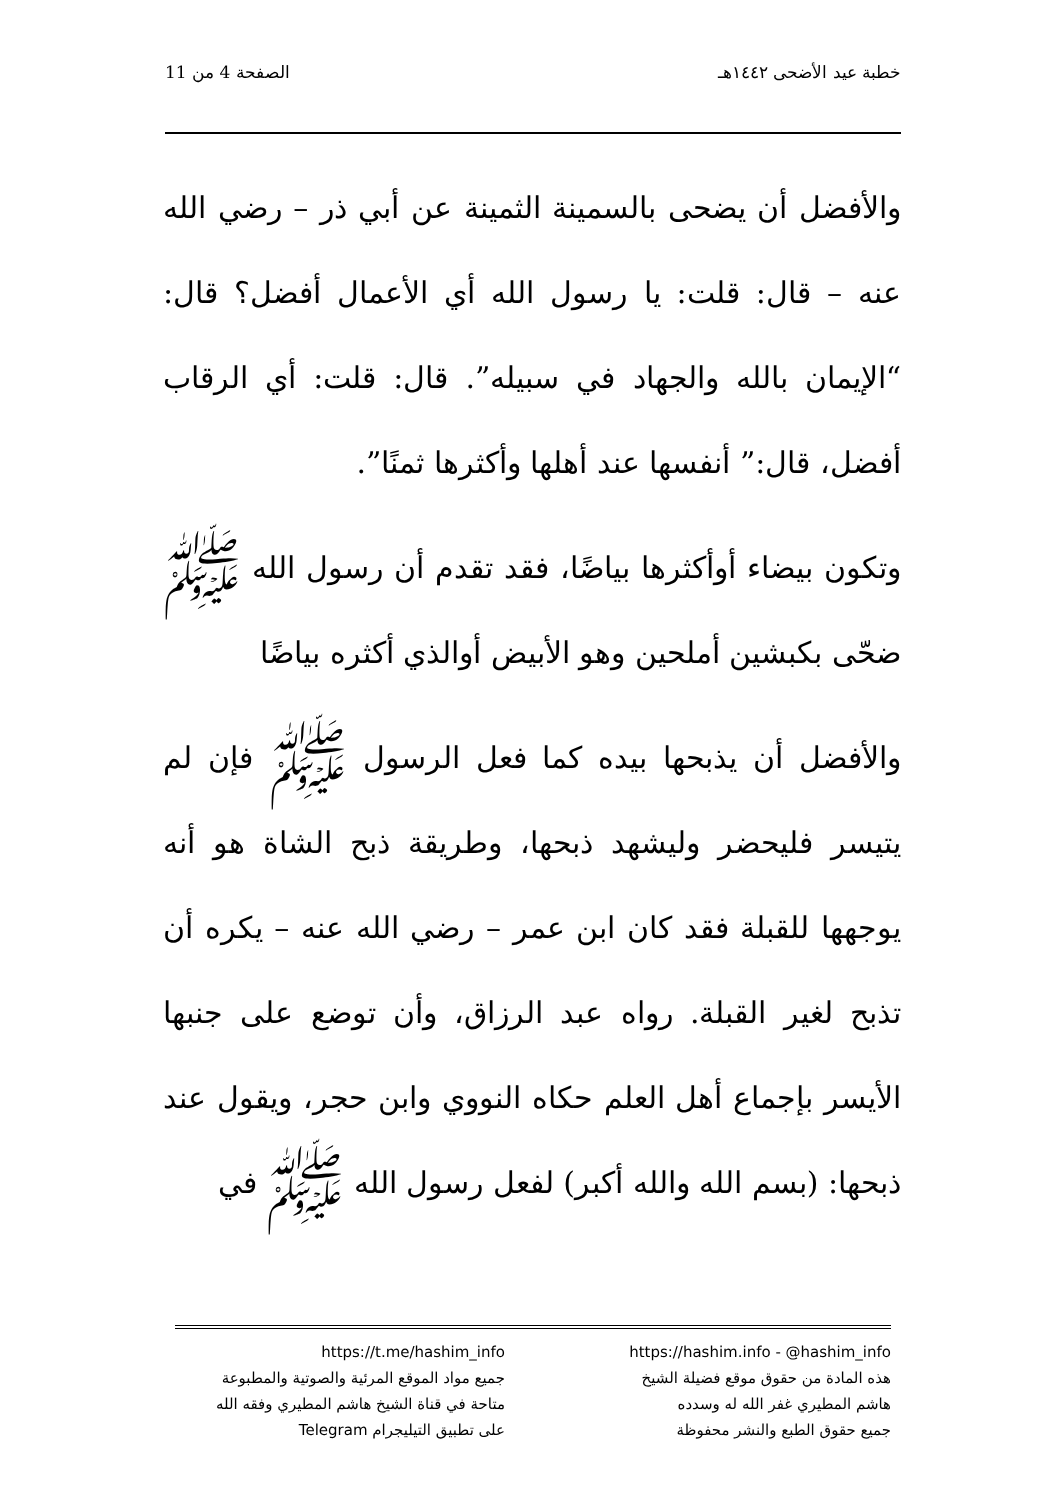خطبة عيد الأضحى ١٤٤٢هـ الصفحة 4 من 11
والأفضل أن يضحى بالسمينة الثمينة عن أبي ذر – رضي الله عنه – قال: قلت: يا رسول الله أي الأعمال أفضل؟ قال: “الإيمان بالله والجهاد في سبيله”. قال: قلت: أي الرقاب أفضل، قال:” أنفسها عند أهلها وأكثرها ثمنًا”.
وتكون بيضاء أوأكثرها بياضًا، فقد تقدم أن رسول الله ﷺ ضحّى بكبشين أملحين وهو الأبيض أوالذي أكثره بياضًا
والأفضل أن يذبحها بيده كما فعل الرسول ﷺ فإن لم يتيسر فليحضر وليشهد ذبحها، وطريقة ذبح الشاة هو أنه يوجهها للقبلة فقد كان ابن عمر – رضي الله عنه – يكره أن تذبح لغير القبلة. رواه عبد الرزاق، وأن توضع على جنبها الأيسر بإجماع أهل العلم حكاه النووي وابن حجر، ويقول عند ذبحها: (بسم الله والله أكبر) لفعل رسول الله ﷺ في
https://hashim.info - @hashim_info
هذه المادة من حقوق موقع فضيلة الشيخ
هاشم المطيري غفر الله له وسدده
جميع حقوق الطبع والنشر محفوظة
https://t.me/hashim_info
جميع مواد الموقع المرئية والصوتية والمطبوعة
متاحة في قناة الشيخ هاشم المطيري وفقه الله
على تطبيق التيليجرام Telegram